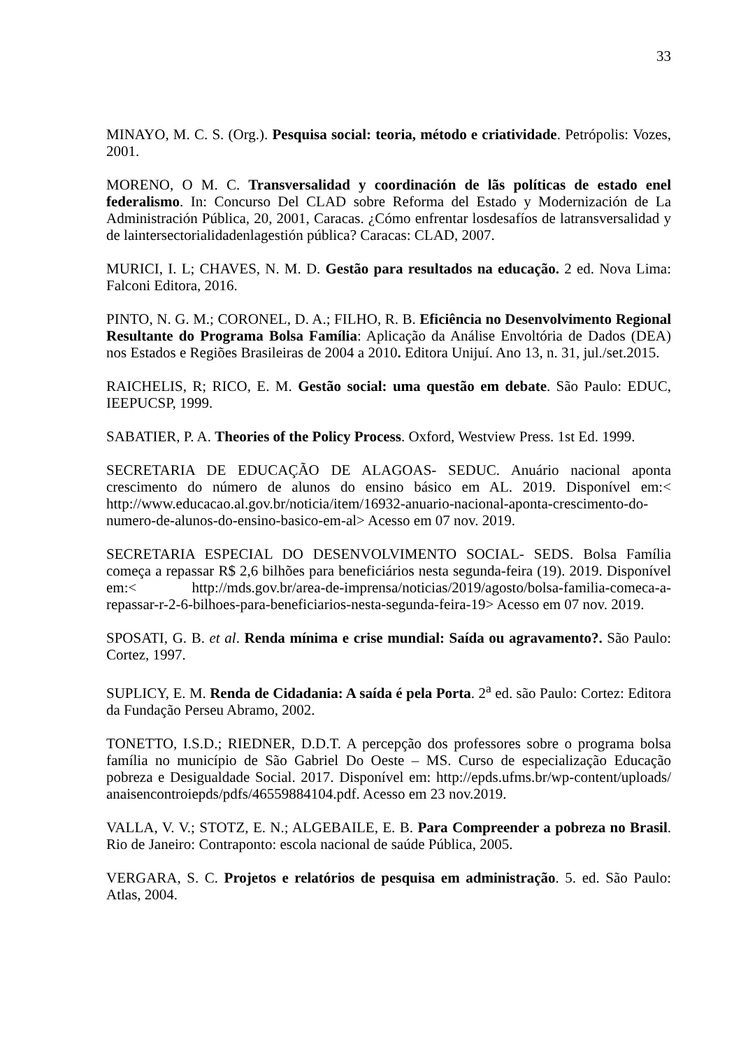33
MINAYO, M. C. S. (Org.). Pesquisa social: teoria, método e criatividade. Petrópolis: Vozes, 2001.
MORENO, O M. C. Transversalidad y coordinación de lãs políticas de estado enel federalismo. In: Concurso Del CLAD sobre Reforma del Estado y Modernización de La Administración Pública, 20, 2001, Caracas. ¿Cómo enfrentar losdesafíos de latransversalidad y de laintersectorialidadenlagestión pública? Caracas: CLAD, 2007.
MURICI, I. L; CHAVES, N. M. D. Gestão para resultados na educação. 2 ed. Nova Lima: Falconi Editora, 2016.
PINTO, N. G. M.; CORONEL, D. A.; FILHO, R. B. Eficiência no Desenvolvimento Regional Resultante do Programa Bolsa Família: Aplicação da Análise Envoltória de Dados (DEA) nos Estados e Regiões Brasileiras de 2004 a 2010. Editora Unijuí. Ano 13, n. 31, jul./set.2015.
RAICHELIS, R; RICO, E. M. Gestão social: uma questão em debate. São Paulo: EDUC, IEEPUCSP, 1999.
SABATIER, P. A. Theories of the Policy Process. Oxford, Westview Press. 1st Ed. 1999.
SECRETARIA DE EDUCAÇÃO DE ALAGOAS- SEDUC. Anuário nacional aponta crescimento do número de alunos do ensino básico em AL. 2019. Disponível em:< http://www.educacao.al.gov.br/noticia/item/16932-anuario-nacional-aponta-crescimento-do-numero-de-alunos-do-ensino-basico-em-al> Acesso em 07 nov. 2019.
SECRETARIA ESPECIAL DO DESENVOLVIMENTO SOCIAL- SEDS. Bolsa Família começa a repassar R$ 2,6 bilhões para beneficiários nesta segunda-feira (19). 2019. Disponível em:< http://mds.gov.br/area-de-imprensa/noticias/2019/agosto/bolsa-familia-comeca-a-repassar-r-2-6-bilhoes-para-beneficiarios-nesta-segunda-feira-19> Acesso em 07 nov. 2019.
SPOSATI, G. B. et al. Renda mínima e crise mundial: Saída ou agravamento?. São Paulo: Cortez, 1997.
SUPLICY, E. M. Renda de Cidadania: A saída é pela Porta. 2<sup>a</sup> ed. são Paulo: Cortez: Editora da Fundação Perseu Abramo, 2002.
TONETTO, I.S.D.; RIEDNER, D.D.T. A percepção dos professores sobre o programa bolsa família no município de São Gabriel Do Oeste – MS. Curso de especialização Educação pobreza e Desigualdade Social. 2017. Disponível em: http://epds.ufms.br/wp-content/uploads/ anaisencontroiepds/pdfs/46559884104.pdf. Acesso em 23 nov.2019.
VALLA, V. V.; STOTZ, E. N.; ALGEBAILE, E. B. Para Compreender a pobreza no Brasil. Rio de Janeiro: Contraponto: escola nacional de saúde Pública, 2005.
VERGARA, S. C. Projetos e relatórios de pesquisa em administração. 5. ed. São Paulo: Atlas, 2004.